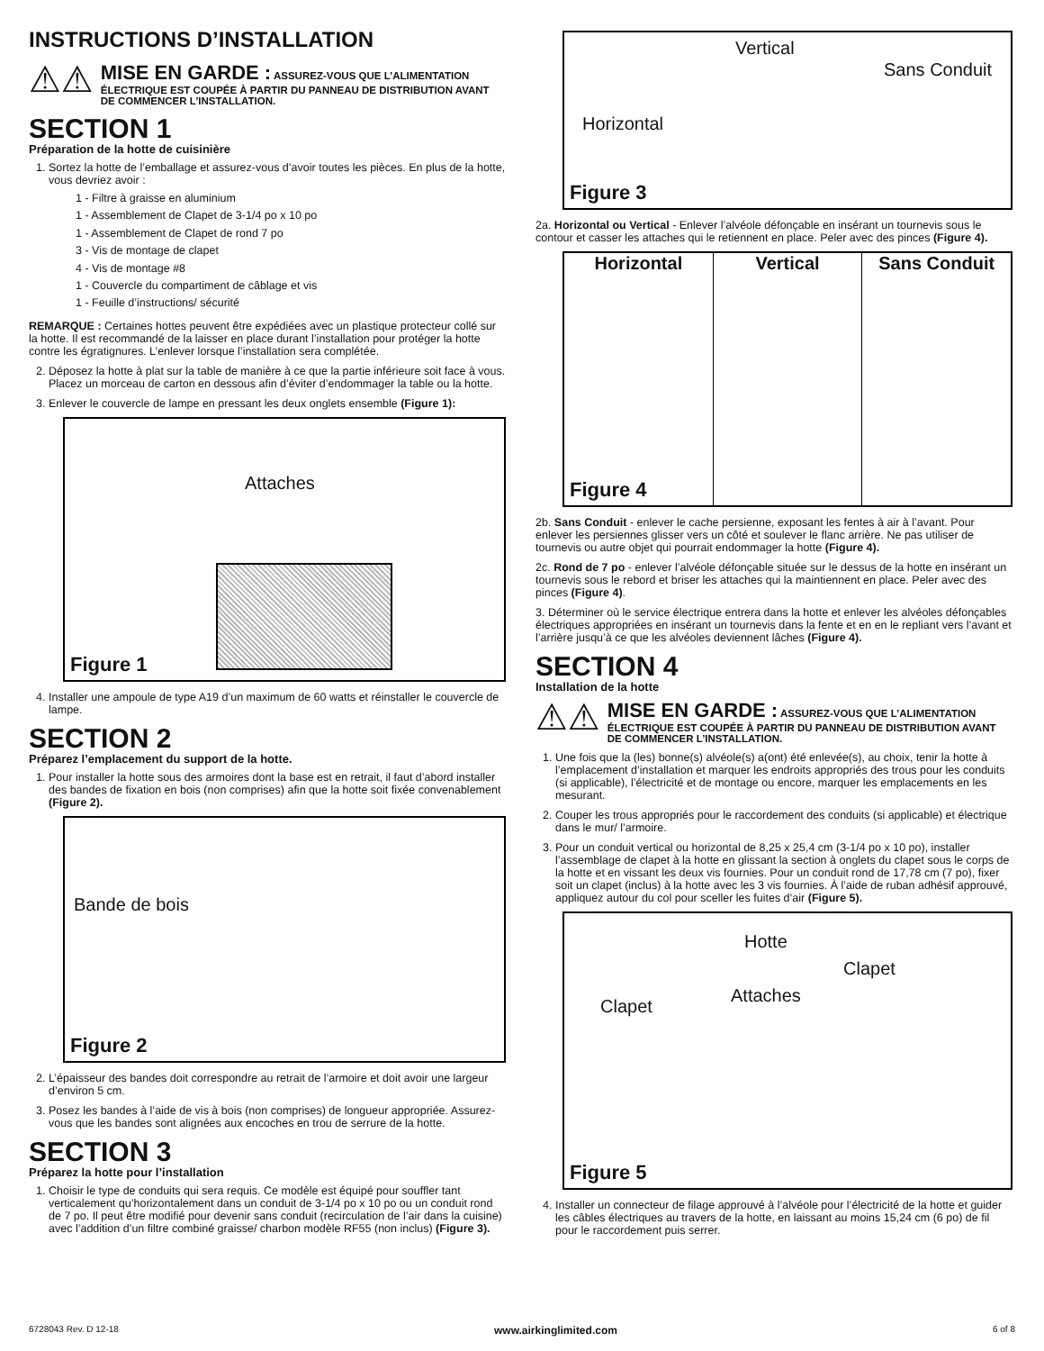INSTRUCTIONS D’INSTALLATION
⚠⚠
MISE EN GARDE : ASSUREZ-VOUS QUE L’ALIMENTATION ÉLECTRIQUE EST COUPÉE À PARTIR DU PANNEAU DE DISTRIBUTION AVANT DE COMMENCER L’INSTALLATION.
SECTION 1
Préparation de la hotte de cuisinière
1. Sortez la hotte de l’emballage et assurez-vous d’avoir toutes les pièces. En plus de la hotte, vous devriez avoir :
1 - Filtre à graisse en aluminium
1 - Assemblement de Clapet de 3-1/4 po x 10 po
1 - Assemblement de Clapet de rond 7 po
3 - Vis de montage de clapet
4 - Vis de montage #8
1 - Couvercle du compartiment de câblage et vis
1 - Feuille d’instructions/ sécurité
REMARQUE : Certaines hottes peuvent être expédiées avec un plastique protecteur collé sur la hotte. Il est recommandé de la laisser en place durant l’installation pour protéger la hotte contre les égratignures. L’enlever lorsque l’installation sera complétée.
2. Déposez la hotte à plat sur la table de manière à ce que la partie inférieure soit face à vous. Placez un morceau de carton en dessous afin d’éviter d’endommager la table ou la hotte.
3. Enlever le couvercle de lampe en pressant les deux onglets ensemble (Figure 1):
Attaches
Figure 1
4. Installer une ampoule de type A19 d’un maximum de 60 watts et réinstaller le couvercle de lampe.
SECTION 2
Préparez l’emplacement du support de la hotte.
1. Pour installer la hotte sous des armoires dont la base est en retrait, il faut d’abord installer des bandes de fixation en bois (non comprises) afin que la hotte soit fixée convenablement (Figure 2).
Bande de bois
Figure 2
2. L’épaisseur des bandes doit correspondre au retrait de l’armoire et doit avoir une largeur d’environ 5 cm.
3. Posez les bandes à l’aide de vis à bois (non comprises) de longueur appropriée. Assurez-vous que les bandes sont alignées aux encoches en trou de serrure de la hotte.
SECTION 3
Préparez la hotte pour l’installation
1. Choisir le type de conduits qui sera requis. Ce modèle est équipé pour souffler tant verticalement qu’horizontalement dans un conduit de 3-1/4 po x 10 po ou un conduit rond de 7 po. Il peut être modifié pour devenir sans conduit (recirculation de l’air dans la cuisine) avec l’addition d’un filtre combiné graisse/ charbon modèle RF55 (non inclus) (Figure 3).
Vertical
Sans Conduit
Horizontal
Figure 3
2a. Horizontal ou Vertical - Enlever l’alvéole défonçable en insérant un tournevis sous le contour et casser les attaches qui le retiennent en place. Peler avec des pinces (Figure 4).
Horizontal Vertical Sans Conduit
Figure 4
2b. Sans Conduit - enlever le cache persienne, exposant les fentes à air à l’avant. Pour enlever les persiennes glisser vers un côté et soulever le flanc arrière. Ne pas utiliser de tournevis ou autre objet qui pourrait endommager la hotte (Figure 4).
2c. Rond de 7 po - enlever l’alvéole défonçable située sur le dessus de la hotte en insérant un tournevis sous le rebord et briser les attaches qui la maintiennent en place. Peler avec des pinces (Figure 4).
3. Déterminer où le service électrique entrera dans la hotte et enlever les alvéoles défonçables électriques appropriées en insérant un tournevis dans la fente et en en le repliant vers l’avant et l’arrière jusqu’à ce que les alvéoles deviennent lâches (Figure 4).
SECTION 4
Installation de la hotte
⚠⚠
MISE EN GARDE : ASSUREZ-VOUS QUE L’ALIMENTATION ÉLECTRIQUE EST COUPÉE À PARTIR DU PANNEAU DE DISTRIBUTION AVANT DE COMMENCER L’INSTALLATION.
1. Une fois que la (les) bonne(s) alvéole(s) a(ont) été enlevée(s), au choix, tenir la hotte à l’emplacement d’installation et marquer les endroits appropriés des trous pour les conduits (si applicable), l’électricité et de montage ou encore, marquer les emplacements en les mesurant.
2. Couper les trous appropriés pour le raccordement des conduits (si applicable) et électrique dans le mur/ l’armoire.
3. Pour un conduit vertical ou horizontal de 8,25 x 25,4 cm (3-1/4 po x 10 po), installer l’assemblage de clapet à la hotte en glissant la section à onglets du clapet sous le corps de la hotte et en vissant les deux vis fournies. Pour un conduit rond de 17,78 cm (7 po), fixer soit un clapet (inclus) à la hotte avec les 3 vis fournies. À l’aide de ruban adhésif approuvé, appliquez autour du col pour sceller les fuites d’air (Figure 5).
Hotte
Clapet
Attaches
Clapet
Figure 5
4. Installer un connecteur de filage approuvé à l’alvéole pour l’électricité de la hotte et guider les câbles électriques au travers de la hotte, en laissant au moins 15,24 cm (6 po) de fil pour le raccordement puis serrer.
6728043 Rev. D 12-18 www.airkinglimited.com 6 of 8